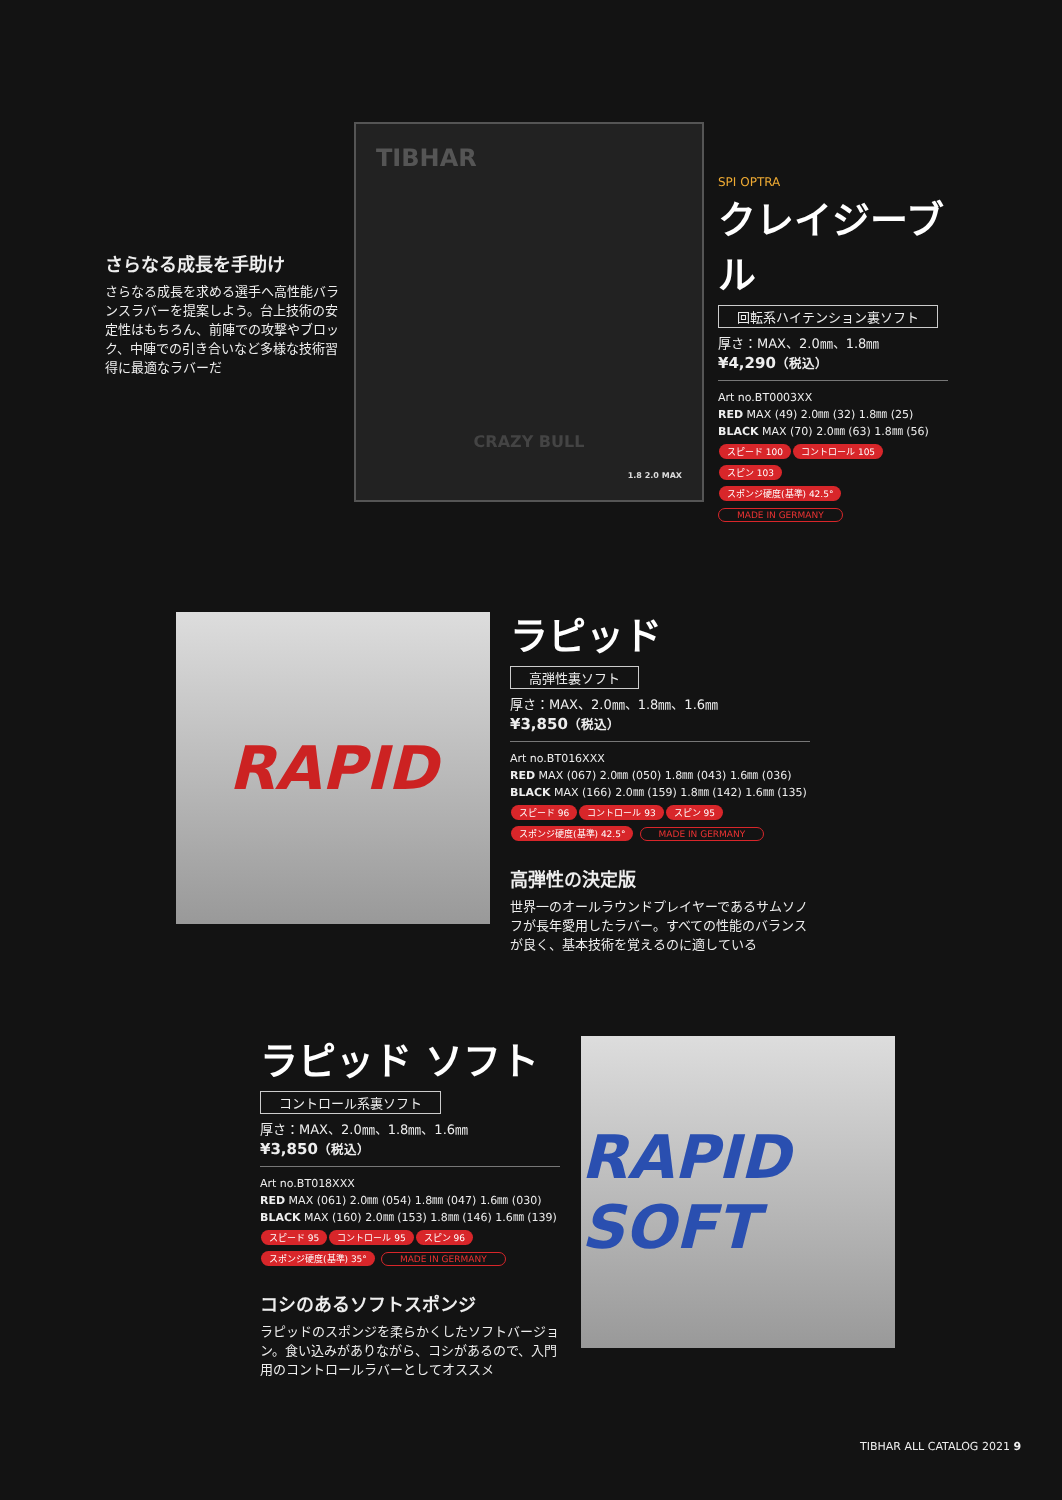さらなる成長を手助け
さらなる成長を求める選手へ高性能バランスラバーを提案しよう。台上技術の安定性はもちろん、前陣での攻撃やブロック、中陣での引き合いなど多様な技術習得に最適なラバーだ
TIBHAR
CRAZY BULL
1.8 2.0 MAX
SPI OPTRA
クレイジーブル
回転系ハイテンション裏ソフト
厚さ：MAX、2.0㎜、1.8㎜
¥4,290（税込）
Art no.BT0003XX
RED MAX (49) 2.0㎜ (32) 1.8㎜ (25)
BLACK MAX (70) 2.0㎜ (63) 1.8㎜ (56)
スピード 100 コントロール 105 スピン 103
スポンジ硬度(基準) 42.5° MADE IN GERMANY
RAPID
ラピッド
高弾性裏ソフト
厚さ：MAX、2.0㎜、1.8㎜、1.6㎜
¥3,850（税込）
Art no.BT016XXX
RED MAX (067) 2.0㎜ (050) 1.8㎜ (043) 1.6㎜ (036)
BLACK MAX (166) 2.0㎜ (159) 1.8㎜ (142) 1.6㎜ (135)
スピード 96 コントロール 93 スピン 95
スポンジ硬度(基準) 42.5° MADE IN GERMANY
高弾性の決定版
世界一のオールラウンドプレイヤーであるサムソノフが長年愛用したラバー。すべての性能のバランスが良く、基本技術を覚えるのに適している
ラピッド ソフト
コントロール系裏ソフト
厚さ：MAX、2.0㎜、1.8㎜、1.6㎜
¥3,850（税込）
Art no.BT018XXX
RED MAX (061) 2.0㎜ (054) 1.8㎜ (047) 1.6㎜ (030)
BLACK MAX (160) 2.0㎜ (153) 1.8㎜ (146) 1.6㎜ (139)
スピード 95 コントロール 95 スピン 96
スポンジ硬度(基準) 35° MADE IN GERMANY
コシのあるソフトスポンジ
ラピッドのスポンジを柔らかくしたソフトバージョン。食い込みがありながら、コシがあるので、入門用のコントロールラバーとしてオススメ
RAPID SOFT
TIBHAR ALL CATALOG 2021 9